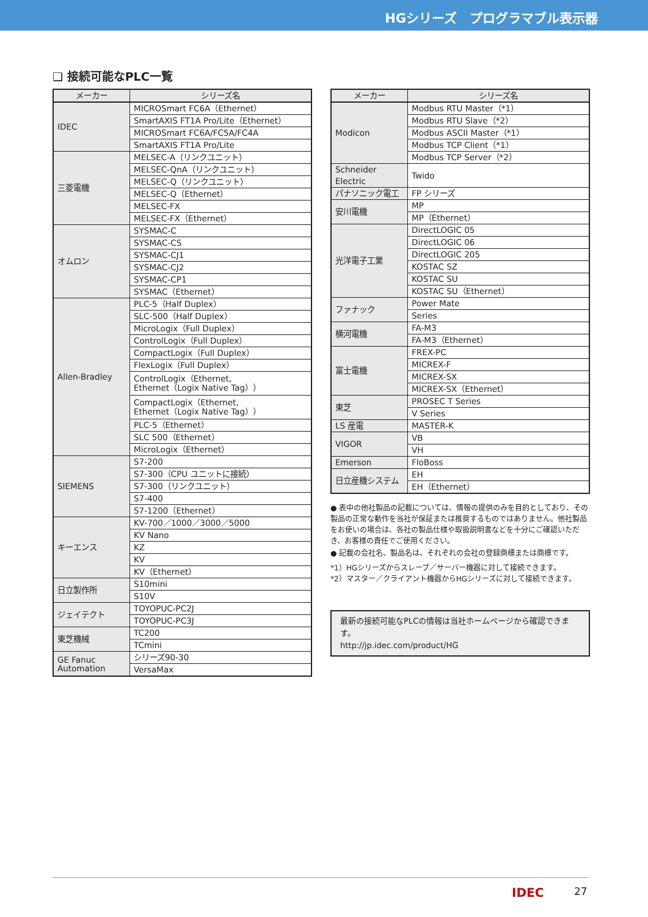HGシリーズ　プログラマブル表示器
❏ 接続可能なPLC一覧
| メーカー | シリーズ名 |
| --- | --- |
| IDEC | MICROSmart FC6A（Ethernet） |
| | SmartAXIS FT1A Pro/Lite（Ethernet） |
| | MICROSmart FC6A/FC5A/FC4A |
| | SmartAXIS FT1A Pro/Lite |
| 三菱電機 | MELSEC-A（リンクユニット） |
| | MELSEC-QnA（リンクユニット） |
| | MELSEC-Q（リンクユニット） |
| | MELSEC-Q（Ethernet） |
| | MELSEC-FX |
| | MELSEC-FX（Ethernet） |
| オムロン | SYSMAC-C |
| | SYSMAC-CS |
| | SYSMAC-CJ1 |
| | SYSMAC-CJ2 |
| | SYSMAC-CP1 |
| | SYSMAC（Ethernet） |
| Allen-Bradley | PLC-5（Half Duplex） |
| | SLC-500（Half Duplex） |
| | MicroLogix（Full Duplex） |
| | ControlLogix（Full Duplex） |
| | CompactLogix（Full Duplex） |
| | FlexLogix（Full Duplex） |
| | ControlLogix（Ethernet, Ethernet（Logix Native Tag）） |
| | CompactLogix（Ethernet, Ethernet（Logix Native Tag）） |
| | PLC-5（Ethernet） |
| | SLC 500（Ethernet） |
| | MicroLogix（Ethernet） |
| SIEMENS | S7-200 |
| | S7-300（CPU ユニットに接続） |
| | S7-300（リンクユニット） |
| | S7-400 |
| | S7-1200（Ethernet） |
| キーエンス | KV-700／1000／3000／5000 |
| | KV Nano |
| | KZ |
| | KV |
| | KV（Ethernet） |
| 日立製作所 | S10mini |
| | S10V |
| ジェイテクト | TOYOPUC-PC2J |
| | TOYOPUC-PC3J |
| 東芝機械 | TC200 |
| | TCmini |
| GE Fanuc Automation | シリーズ90-30 |
| | VersaMax |
| メーカー | シリーズ名 |
| --- | --- |
| Modicon | Modbus RTU Master（*1） |
| | Modbus RTU Slave（*2） |
| | Modbus ASCII Master（*1） |
| | Modbus TCP Client（*1） |
| | Modbus TCP Server（*2） |
| Schneider Electric | Twido |
| パナソニック電工 | FP シリーズ |
| 安川電機 | MP |
| | MP（Ethernet） |
| 光洋電子工業 | DirectLOGIC 05 |
| | DirectLOGIC 06 |
| | DirectLOGIC 205 |
| | KOSTAC SZ |
| | KOSTAC SU |
| | KOSTAC SU（Ethernet） |
| ファナック | Power Mate |
| | Series |
| 横河電機 | FA-M3 |
| | FA-M3（Ethernet） |
| 富士電機 | FREX-PC |
| | MICREX-F |
| | MICREX-SX |
| | MICREX-SX（Ethernet） |
| 東芝 | PROSEC T Series |
| | V Series |
| LS 産電 | MASTER-K |
| VIGOR | VB |
| | VH |
| Emerson | FloBoss |
| 日立産機システム | EH |
| | EH（Ethernet） |
● 表中の他社製品の記載については、情報の提供のみを目的としており、その製品の正常な動作を当社が保証または推奨するものではありません。他社製品をお使いの場合は、各社の製品仕様や取扱説明書などを十分にご確認いただき、お客様の責任でご使用ください。
● 記載の会社名、製品名は、それぞれの会社の登録商標または商標です。
*1）HGシリーズからスレーブ／サーバー機器に対して接続できます。
*2）マスター／クライアント機器からHGシリーズに対して接続できます。
最新の接続可能なPLCの情報は当社ホームページから確認できます。
http://jp.idec.com/product/HG
IDEC 27